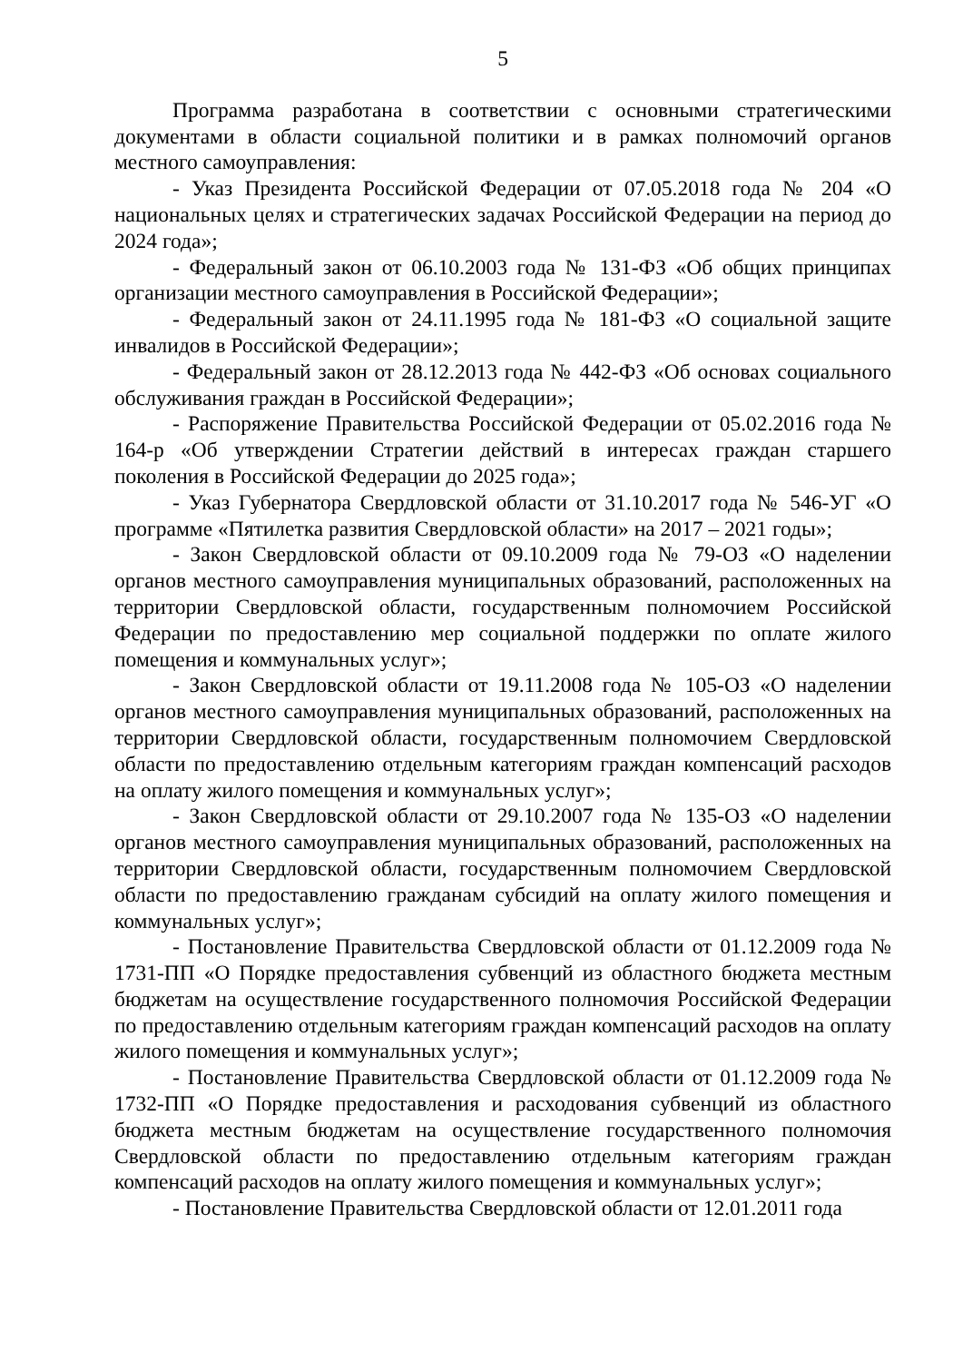5
Программа разработана в соответствии с основными стратегическими документами в области социальной политики и в рамках полномочий органов местного самоуправления:
- Указ Президента Российской Федерации от 07.05.2018 года № 204 «О национальных целях и стратегических задачах Российской Федерации на период до 2024 года»;
- Федеральный закон от 06.10.2003 года № 131-ФЗ «Об общих принципах организации местного самоуправления в Российской Федерации»;
- Федеральный закон от 24.11.1995 года № 181-ФЗ «О социальной защите инвалидов в Российской Федерации»;
- Федеральный закон от 28.12.2013 года № 442-ФЗ «Об основах социального обслуживания граждан в Российской Федерации»;
- Распоряжение Правительства Российской Федерации от 05.02.2016 года № 164-р «Об утверждении Стратегии действий в интересах граждан старшего поколения в Российской Федерации до 2025 года»;
- Указ Губернатора Свердловской области от 31.10.2017 года № 546-УГ «О программе «Пятилетка развития Свердловской области» на 2017 – 2021 годы»;
- Закон Свердловской области от 09.10.2009 года № 79-ОЗ «О наделении органов местного самоуправления муниципальных образований, расположенных на территории Свердловской области, государственным полномочием Российской Федерации по предоставлению мер социальной поддержки по оплате жилого помещения и коммунальных услуг»;
- Закон Свердловской области от 19.11.2008 года № 105-ОЗ «О наделении органов местного самоуправления муниципальных образований, расположенных на территории Свердловской области, государственным полномочием Свердловской области по предоставлению отдельным категориям граждан компенсаций расходов на оплату жилого помещения и коммунальных услуг»;
- Закон Свердловской области от 29.10.2007 года № 135-ОЗ «О наделении органов местного самоуправления муниципальных образований, расположенных на территории Свердловской области, государственным полномочием Свердловской области по предоставлению гражданам субсидий на оплату жилого помещения и коммунальных услуг»;
- Постановление Правительства Свердловской области от 01.12.2009 года № 1731-ПП «О Порядке предоставления субвенций из областного бюджета местным бюджетам на осуществление государственного полномочия Российской Федерации по предоставлению отдельным категориям граждан компенсаций расходов на оплату жилого помещения и коммунальных услуг»;
- Постановление Правительства Свердловской области от 01.12.2009 года № 1732-ПП «О Порядке предоставления и расходования субвенций из областного бюджета местным бюджетам на осуществление государственного полномочия Свердловской области по предоставлению отдельным категориям граждан компенсаций расходов на оплату жилого помещения и коммунальных услуг»;
- Постановление Правительства Свердловской области от 12.01.2011 года